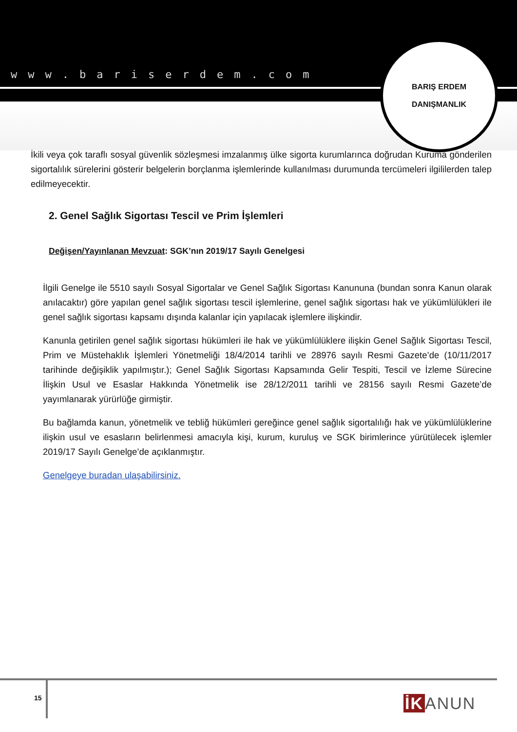www.bariserdem.com
BARIŞ ERDEM
DANIŞMANLIK
İkili veya çok taraflı sosyal güvenlik sözleşmesi imzalanmış ülke sigorta kurumlarınca doğrudan Kuruma gönderilen sigortalılık sürelerini gösterir belgelerin borçlanma işlemlerinde kullanılması durumunda tercümeleri ilgililerden talep edilmeyecektir.
2. Genel Sağlık Sigortası Tescil ve Prim İşlemleri
Değişen/Yayınlanan Mevzuat: SGK’nın 2019/17 Sayılı Genelgesi
İlgili Genelge ile 5510 sayılı Sosyal Sigortalar ve Genel Sağlık Sigortası Kanununa (bundan sonra Kanun olarak anılacaktır) göre yapılan genel sağlık sigortası tescil işlemlerine, genel sağlık sigortası hak ve yükümlülükleri ile genel sağlık sigortası kapsamı dışında kalanlar için yapılacak işlemlere ilişkindir.
Kanunla getirilen genel sağlık sigortası hükümleri ile hak ve yükümlülüklere ilişkin Genel Sağlık Sigortası Tescil, Prim ve Müstehaklık İşlemleri Yönetmeliği 18/4/2014 tarihli ve 28976 sayılı Resmi Gazete’de (10/11/2017 tarihinde değişiklik yapılmıştır.); Genel Sağlık Sigortası Kapsamında Gelir Tespiti, Tescil ve İzleme Sürecine İlişkin Usul ve Esaslar Hakkında Yönetmelik ise 28/12/2011 tarihli ve 28156 sayılı Resmi Gazete’de yayımlanarak yürürlüğe girmiştir.
Bu bağlamda kanun, yönetmelik ve tebliğ hükümleri gereğince genel sağlık sigortalılığı hak ve yükümlülüklerine ilişkin usul ve esasların belirlenmesi amacıyla kişi, kurum, kuruluş ve SGK birimlerince yürütülecek işlemler 2019/17 Sayılı Genelge’de açıklanmıştır.
Genelgeye buradan ulaşabilirsiniz.
15 İK ANUN